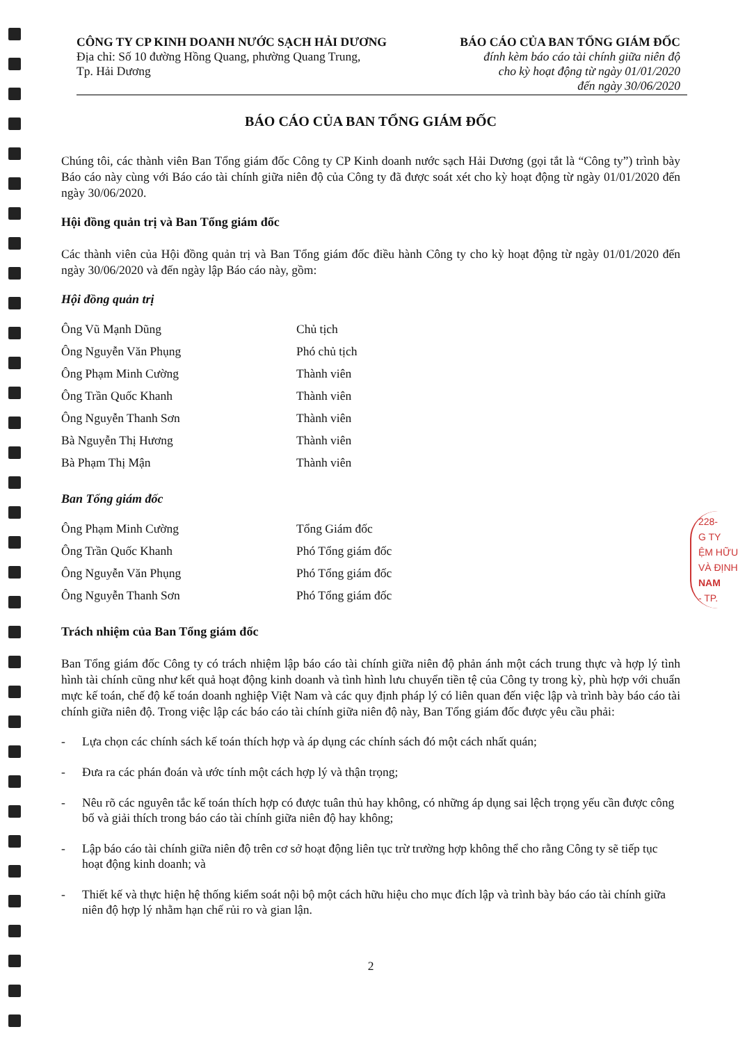CÔNG TY CP KINH DOANH NƯỚC SẠCH HẢI DƯƠNG
Địa chỉ: Số 10 đường Hồng Quang, phường Quang Trung,
Tp. Hải Dương
BÁO CÁO CỦA BAN TỔNG GIÁM ĐỐC
đính kèm báo cáo tài chính giữa niên độ
cho kỳ hoạt động từ ngày 01/01/2020
đến ngày 30/06/2020
BÁO CÁO CỦA BAN TỔNG GIÁM ĐỐC
Chúng tôi, các thành viên Ban Tổng giám đốc Công ty CP Kinh doanh nước sạch Hải Dương (gọi tắt là “Công ty”) trình bày Báo cáo này cùng với Báo cáo tài chính giữa niên độ của Công ty đã được soát xét cho kỳ hoạt động từ ngày 01/01/2020 đến ngày 30/06/2020.
Hội đồng quản trị và Ban Tổng giám đốc
Các thành viên của Hội đồng quản trị và Ban Tổng giám đốc điều hành Công ty cho kỳ hoạt động từ ngày 01/01/2020 đến ngày 30/06/2020 và đến ngày lập Báo cáo này, gồm:
Hội đồng quản trị
Ông Vũ Mạnh Dũng Chủ tịch
Ông Nguyễn Văn Phụng Phó chủ tịch
Ông Phạm Minh Cường Thành viên
Ông Trần Quốc Khanh Thành viên
Ông Nguyễn Thanh Sơn Thành viên
Bà Nguyễn Thị Hương Thành viên
Bà Phạm Thị Mận Thành viên
Ban Tổng giám đốc
Ông Phạm Minh Cường Tổng Giám đốc
Ông Trần Quốc Khanh Phó Tổng giám đốc
Ông Nguyễn Văn Phụng Phó Tổng giám đốc
Ông Nguyễn Thanh Sơn Phó Tổng giám đốc
Trách nhiệm của Ban Tổng giám đốc
Ban Tổng giám đốc Công ty có trách nhiệm lập báo cáo tài chính giữa niên độ phản ánh một cách trung thực và hợp lý tình hình tài chính cũng như kết quả hoạt động kinh doanh và tình hình lưu chuyển tiền tệ của Công ty trong kỳ, phù hợp với chuẩn mực kế toán, chế độ kế toán doanh nghiệp Việt Nam và các quy định pháp lý có liên quan đến việc lập và trình bày báo cáo tài chính giữa niên độ. Trong việc lập các báo cáo tài chính giữa niên độ này, Ban Tổng giám đốc được yêu cầu phải:
- Lựa chọn các chính sách kế toán thích hợp và áp dụng các chính sách đó một cách nhất quán;
- Đưa ra các phán đoán và ước tính một cách hợp lý và thận trọng;
- Nêu rõ các nguyên tắc kế toán thích hợp có được tuân thủ hay không, có những áp dụng sai lệch trọng yếu cần được công bố và giải thích trong báo cáo tài chính giữa niên độ hay không;
- Lập báo cáo tài chính giữa niên độ trên cơ sở hoạt động liên tục trừ trường hợp không thể cho rằng Công ty sẽ tiếp tục hoạt động kinh doanh; và
- Thiết kế và thực hiện hệ thống kiểm soát nội bộ một cách hữu hiệu cho mục đích lập và trình bày báo cáo tài chính giữa niên độ hợp lý nhằm hạn chế rủi ro và gian lận.
2
228-
G TY
ỆM HỮU
VÀ ĐỊNH
NAM
- TP.